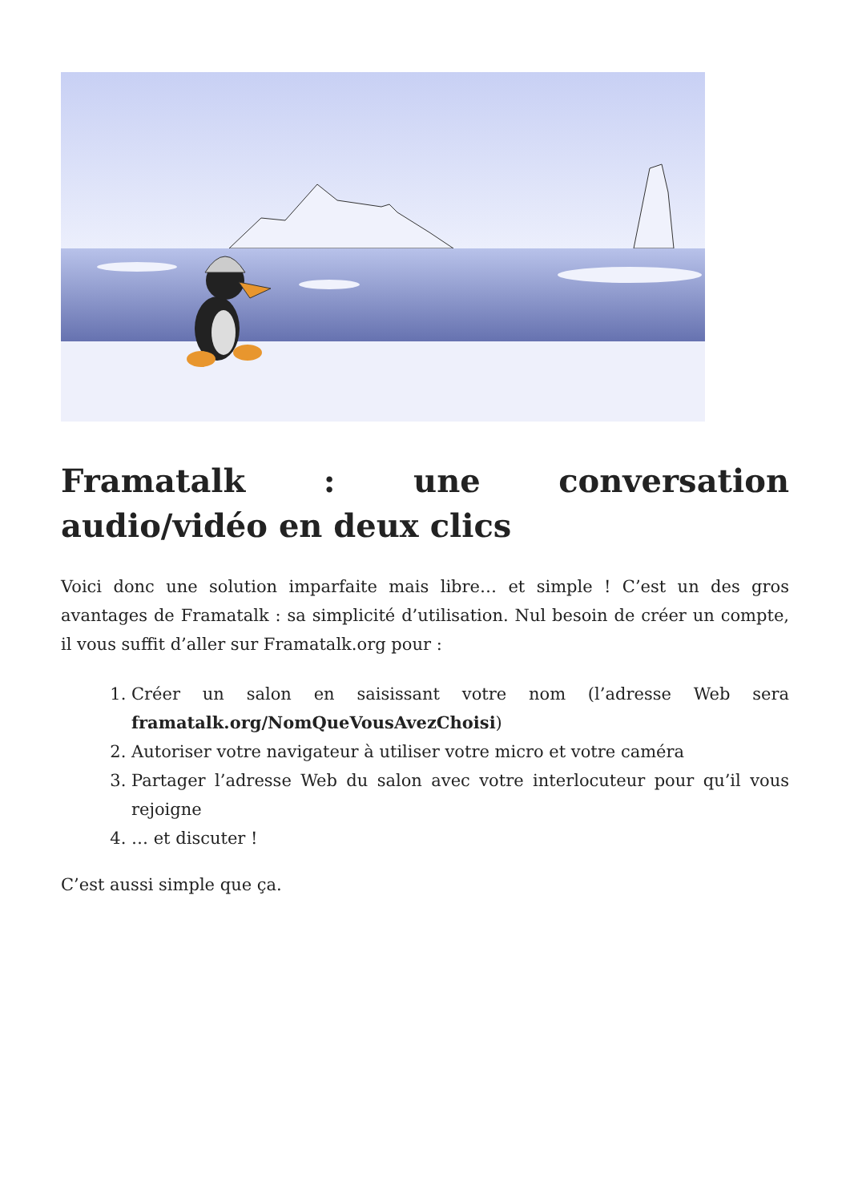Framatalk : une conversation audio/vidéo en deux clics
Voici donc une solution imparfaite mais libre… et simple ! C’est un des gros avantages de Framatalk : sa simplicité d’utilisation. Nul besoin de créer un compte, il vous suffit d’aller sur Framatalk.org pour :
1. Créer un salon en saisissant votre nom (l’adresse Web sera framatalk.org/NomQueVousAvezChoisi)
2. Autoriser votre navigateur à utiliser votre micro et votre caméra
3. Partager l’adresse Web du salon avec votre interlocuteur pour qu’il vous rejoigne
4. … et discuter !
C’est aussi simple que ça.